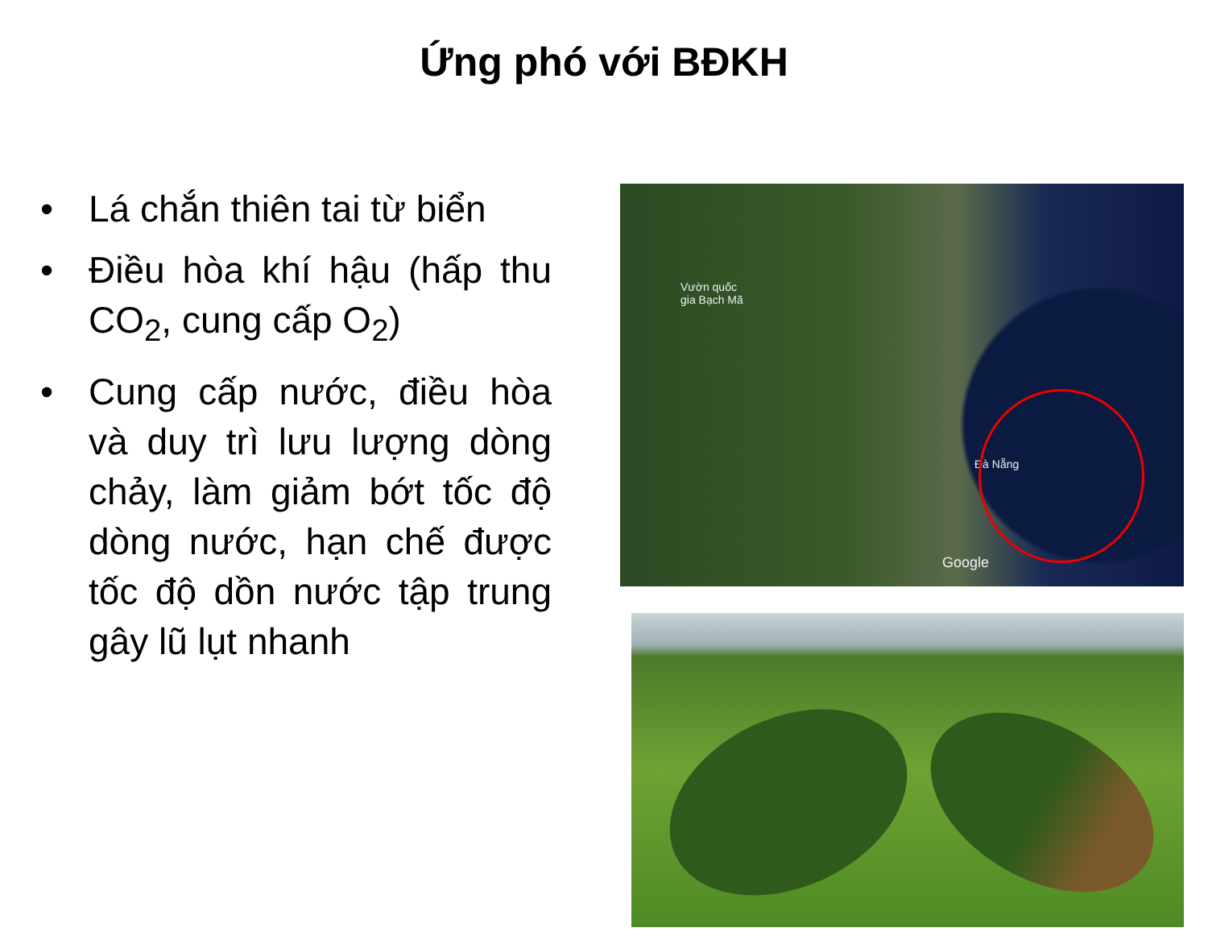Ứng phó với BĐKH
• Lá chắn thiên tai từ biển
• Điều hòa khí hậu (hấp thu CO<sub>2</sub>, cung cấp O<sub>2</sub>)
• Cung cấp nước, điều hòa và duy trì lưu lượng dòng chảy, làm giảm bớt tốc độ dòng nước, hạn chế được tốc độ dồn nước tập trung gây lũ lụt nhanh
Vườn quốc
gia Bạch Mã
Đà Nẵng
Google